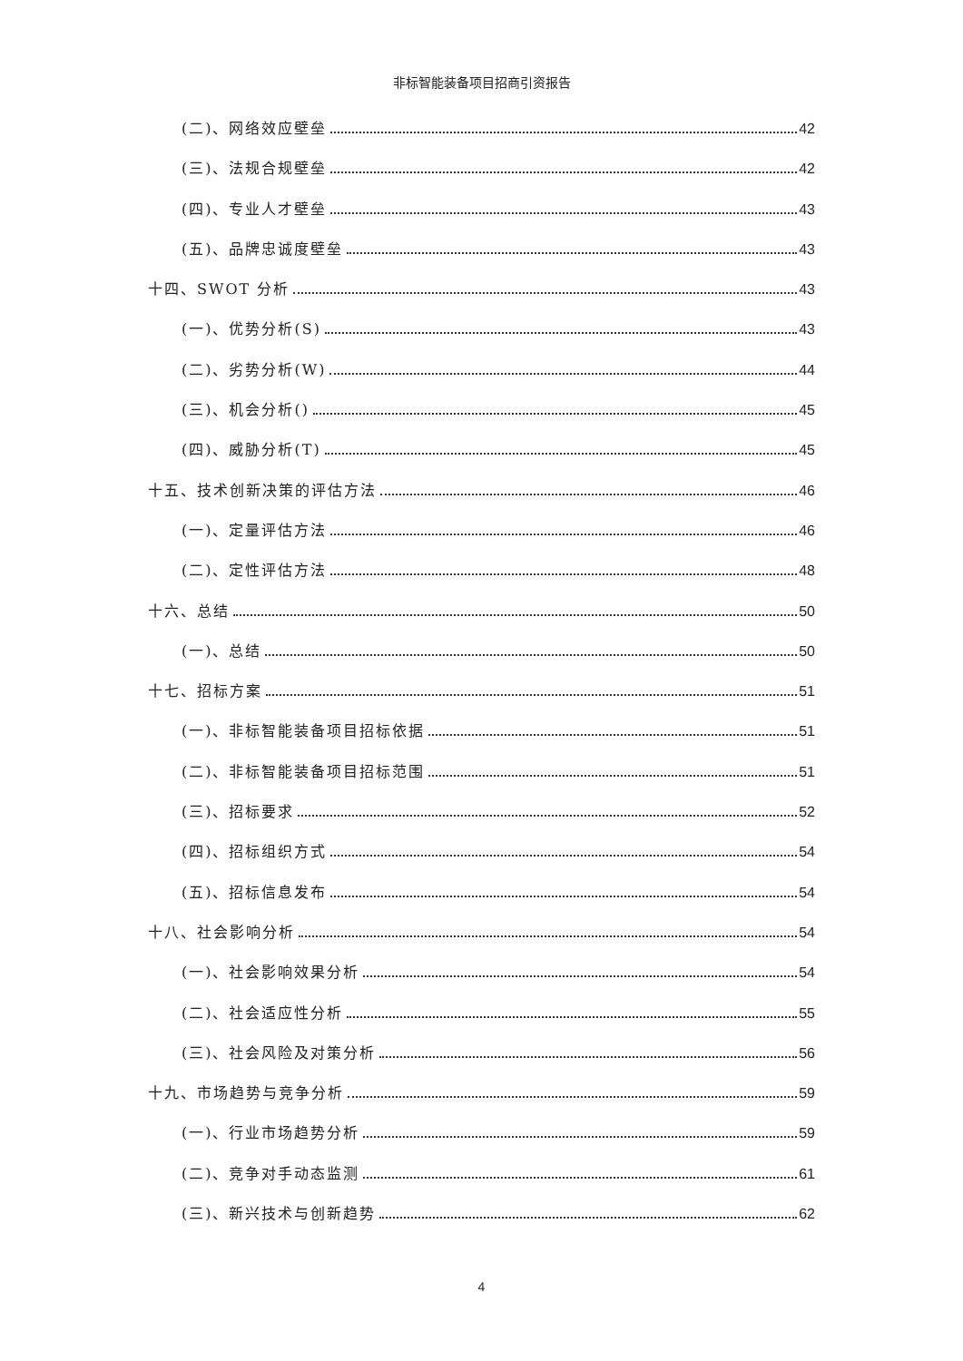非标智能装备项目招商引资报告
(二)、网络效应壁垒 42
(三)、法规合规壁垒 42
(四)、专业人才壁垒 43
(五)、品牌忠诚度壁垒 43
十四、SWOT 分析 43
(一)、优势分析(S) 43
(二)、劣势分析(W) 44
(三)、机会分析() 45
(四)、威胁分析(T) 45
十五、技术创新决策的评估方法 46
(一)、定量评估方法 46
(二)、定性评估方法 48
十六、总结 50
(一)、总结 50
十七、招标方案 51
(一)、非标智能装备项目招标依据 51
(二)、非标智能装备项目招标范围 51
(三)、招标要求 52
(四)、招标组织方式 54
(五)、招标信息发布 54
十八、社会影响分析 54
(一)、社会影响效果分析 54
(二)、社会适应性分析 55
(三)、社会风险及对策分析 56
十九、市场趋势与竞争分析 59
(一)、行业市场趋势分析 59
(二)、竞争对手动态监测 61
(三)、新兴技术与创新趋势 62
4